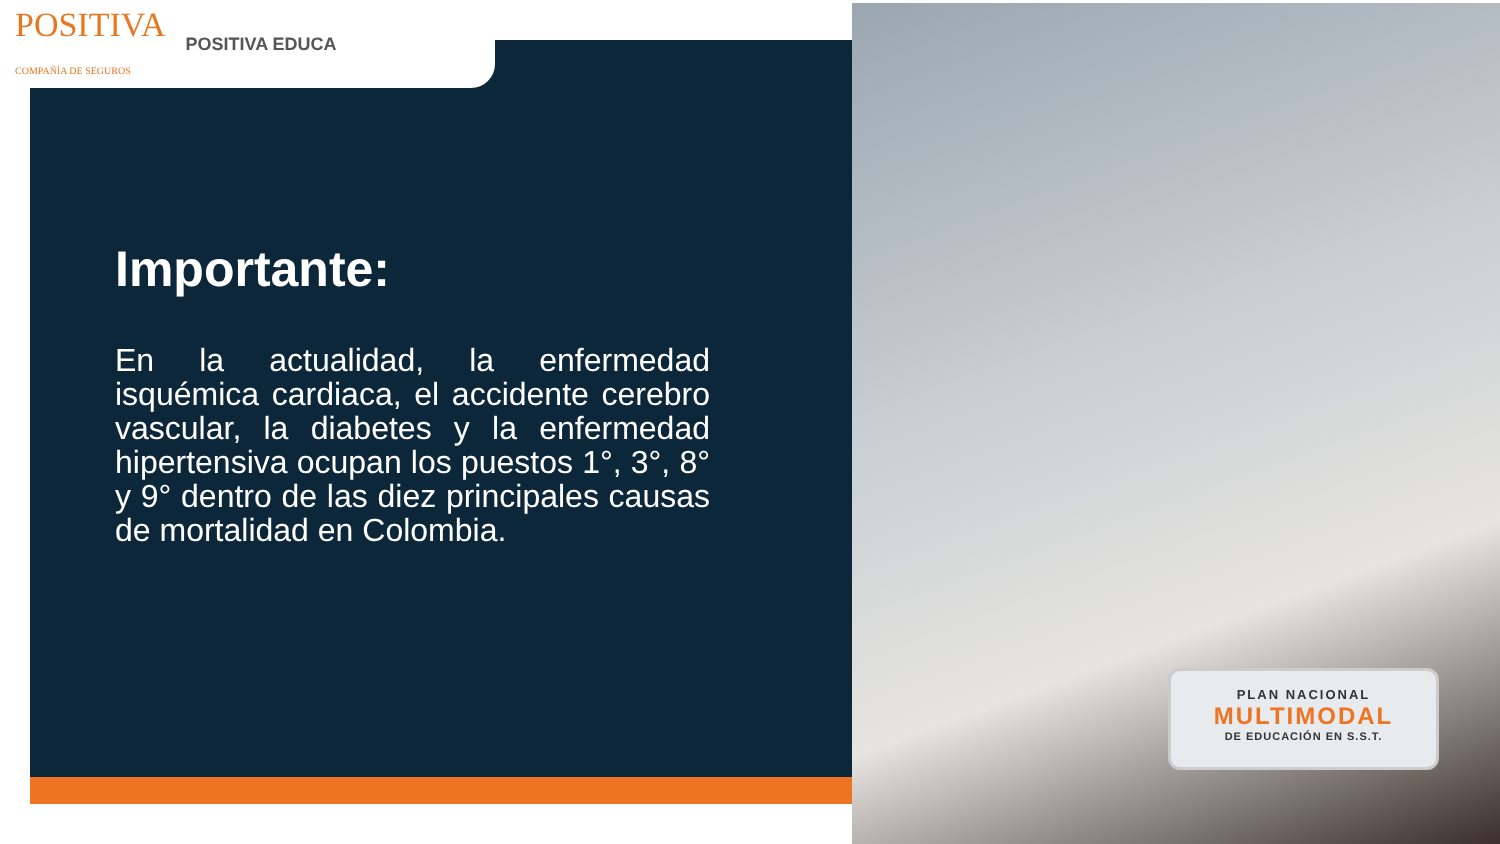POSITIVA
COMPAÑÍA DE SEGUROS POSITIVA EDUCA
PLAN NACIONAL
MULTIMODAL
DE EDUCACIÓN EN S.S.T.
Importante:
En la actualidad, la enfermedad isquémica cardiaca, el accidente cerebro vascular, la diabetes y la enfermedad hipertensiva ocupan los puestos 1°, 3°, 8° y 9° dentro de las diez principales causas de mortalidad en Colombia.